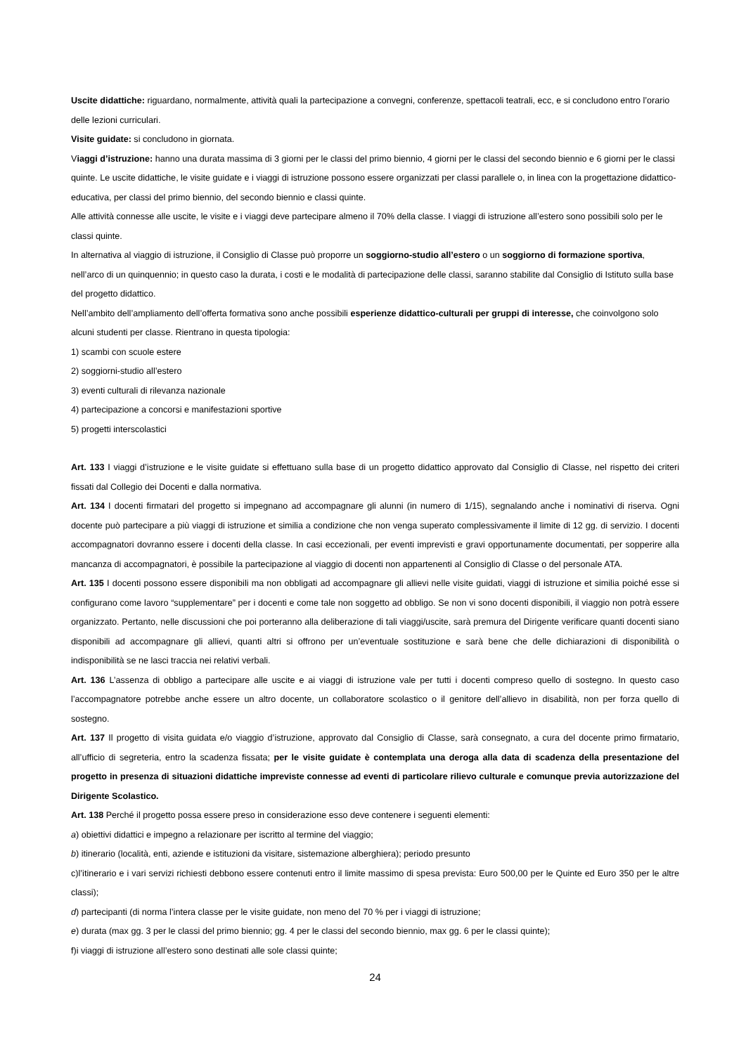Uscite didattiche: riguardano, normalmente, attività quali la partecipazione a convegni, conferenze, spettacoli teatrali, ecc, e si concludono entro l’orario delle lezioni curriculari.
Visite guidate: si concludono in giornata.
Viaggi d’istruzione: hanno una durata massima di 3 giorni per le classi del primo biennio, 4 giorni per le classi del secondo biennio e 6 giorni per le classi quinte. Le uscite didattiche, le visite guidate e i viaggi di istruzione possono essere organizzati per classi parallele o, in linea con la progettazione didattico-educativa, per classi del primo biennio, del secondo biennio e classi quinte.
Alle attività connesse alle uscite, le visite e i viaggi deve partecipare almeno il 70% della classe. I viaggi di istruzione all’estero sono possibili solo per le classi quinte.
In alternativa al viaggio di istruzione, il Consiglio di Classe può proporre un soggiorno-studio all’estero o un soggiorno di formazione sportiva, nell’arco di un quinquennio; in questo caso la durata, i costi e le modalità di partecipazione delle classi, saranno stabilite dal Consiglio di Istituto sulla base del progetto didattico.
Nell’ambito dell’ampliamento dell’offerta formativa sono anche possibili esperienze didattico-culturali per gruppi di interesse, che coinvolgono solo alcuni studenti per classe. Rientrano in questa tipologia:
1) scambi con scuole estere
2) soggiorni-studio all’estero
3) eventi culturali di rilevanza nazionale
4) partecipazione a concorsi e manifestazioni sportive
5) progetti interscolastici
Art. 133 I viaggi d’istruzione e le visite guidate si effettuano sulla base di un progetto didattico approvato dal Consiglio di Classe, nel rispetto dei criteri fissati dal Collegio dei Docenti e dalla normativa.
Art. 134 I docenti firmatari del progetto si impegnano ad accompagnare gli alunni (in numero di 1/15), segnalando anche i nominativi di riserva. Ogni docente può partecipare a più viaggi di istruzione et similia a condizione che non venga superato complessivamente il limite di 12 gg. di servizio. I docenti accompagnatori dovranno essere i docenti della classe. In casi eccezionali, per eventi imprevisti e gravi opportunamente documentati, per sopperire alla mancanza di accompagnatori, è possibile la partecipazione al viaggio di docenti non appartenenti al Consiglio di Classe o del personale ATA.
Art. 135 I docenti possono essere disponibili ma non obbligati ad accompagnare gli allievi nelle visite guidati, viaggi di istruzione et similia poiché esse si configurano come lavoro “supplementare” per i docenti e come tale non soggetto ad obbligo. Se non vi sono docenti disponibili, il viaggio non potrà essere organizzato. Pertanto, nelle discussioni che poi porteranno alla deliberazione di tali viaggi/uscite, sarà premura del Dirigente verificare quanti docenti siano disponibili ad accompagnare gli allievi, quanti altri si offrono per un’eventuale sostituzione e sarà bene che delle dichiarazioni di disponibilità o indisponibilità se ne lasci traccia nei relativi verbali.
Art. 136 L’assenza di obbligo a partecipare alle uscite e ai viaggi di istruzione vale per tutti i docenti compreso quello di sostegno. In questo caso l’accompagnatore potrebbe anche essere un altro docente, un collaboratore scolastico o il genitore dell’allievo in disabilità, non per forza quello di sostegno.
Art. 137 Il progetto di visita guidata e/o viaggio d’istruzione, approvato dal Consiglio di Classe, sarà consegnato, a cura del docente primo firmatario, all’ufficio di segreteria, entro la scadenza fissata; per le visite guidate è contemplata una deroga alla data di scadenza della presentazione del progetto in presenza di situazioni didattiche impreviste connesse ad eventi di particolare rilievo culturale e comunque previa autorizzazione del Dirigente Scolastico.
Art. 138 Perché il progetto possa essere preso in considerazione esso deve contenere i seguenti elementi:
a) obiettivi didattici e impegno a relazionare per iscritto al termine del viaggio;
b) itinerario (località, enti, aziende e istituzioni da visitare, sistemazione alberghiera); periodo presunto
c)l’itinerario e i vari servizi richiesti debbono essere contenuti entro il limite massimo di spesa prevista: Euro 500,00 per le Quinte ed Euro 350 per le altre classi);
d) partecipanti (di norma l’intera classe per le visite guidate, non meno del 70 % per i viaggi di istruzione;
e) durata (max gg. 3 per le classi del primo biennio; gg. 4 per le classi del secondo biennio, max gg. 6 per le classi quinte);
f)i viaggi di istruzione all’estero sono destinati alle sole classi quinte;
24